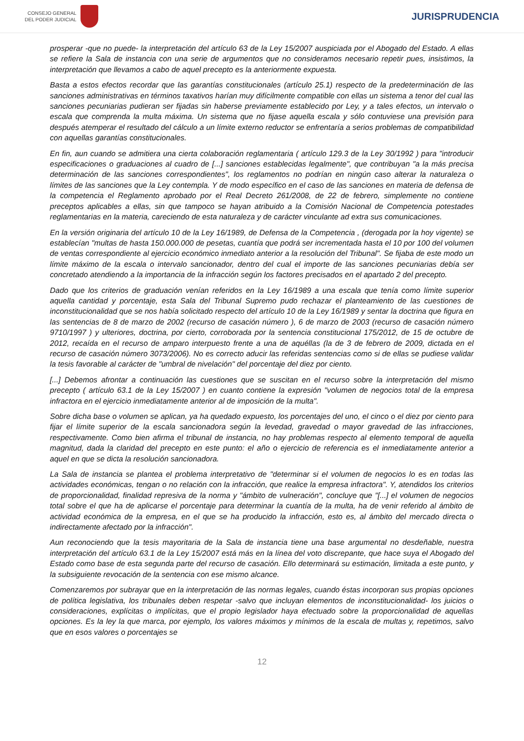CONSEJO GENERAL
DEL PODER JUDICIAL
JURISPRUDENCIA
prosperar -que no puede- la interpretación del artículo 63 de la Ley 15/2007 auspiciada por el Abogado del Estado. A ellas se refiere la Sala de instancia con una serie de argumentos que no consideramos necesario repetir pues, insistimos, la interpretación que llevamos a cabo de aquel precepto es la anteriormente expuesta.
Basta a estos efectos recordar que las garantías constitucionales (artículo 25.1) respecto de la predeterminación de las sanciones administrativas en términos taxativos harían muy difícilmente compatible con ellas un sistema a tenor del cual las sanciones pecuniarias pudieran ser fijadas sin haberse previamente establecido por Ley, y a tales efectos, un intervalo o escala que comprenda la multa máxima. Un sistema que no fijase aquella escala y sólo contuviese una previsión para después atemperar el resultado del cálculo a un límite externo reductor se enfrentaría a serios problemas de compatibilidad con aquellas garantías constitucionales.
En fin, aun cuando se admitiera una cierta colaboración reglamentaria ( artículo 129.3 de la Ley 30/1992 ) para "introducir especificaciones o graduaciones al cuadro de [...] sanciones establecidas legalmente", que contribuyan "a la más precisa determinación de las sanciones correspondientes", los reglamentos no podrían en ningún caso alterar la naturaleza o límites de las sanciones que la Ley contempla. Y de modo específico en el caso de las sanciones en materia de defensa de la competencia el Reglamento aprobado por el Real Decreto 261/2008, de 22 de febrero, simplemente no contiene preceptos aplicables a ellas, sin que tampoco se hayan atribuido a la Comisión Nacional de Competencia potestades reglamentarias en la materia, careciendo de esta naturaleza y de carácter vinculante ad extra sus comunicaciones.
En la versión originaria del artículo 10 de la Ley 16/1989, de Defensa de la Competencia , (derogada por la hoy vigente) se establecían "multas de hasta 150.000.000 de pesetas, cuantía que podrá ser incrementada hasta el 10 por 100 del volumen de ventas correspondiente al ejercicio económico inmediato anterior a la resolución del Tribunal". Se fijaba de este modo un límite máximo de la escala o intervalo sancionador, dentro del cual el importe de las sanciones pecuniarias debía ser concretado atendiendo a la importancia de la infracción según los factores precisados en el apartado 2 del precepto.
Dado que los criterios de graduación venían referidos en la Ley 16/1989 a una escala que tenía como límite superior aquella cantidad y porcentaje, esta Sala del Tribunal Supremo pudo rechazar el planteamiento de las cuestiones de inconstitucionalidad que se nos había solicitado respecto del artículo 10 de la Ley 16/1989 y sentar la doctrina que figura en las sentencias de 8 de marzo de 2002 (recurso de casación número ), 6 de marzo de 2003 (recurso de casación número 9710/1997 ) y ulteriores, doctrina, por cierto, corroborada por la sentencia constitucional 175/2012, de 15 de octubre de 2012, recaída en el recurso de amparo interpuesto frente a una de aquéllas (la de 3 de febrero de 2009, dictada en el recurso de casación número 3073/2006). No es correcto aducir las referidas sentencias como si de ellas se pudiese validar la tesis favorable al carácter de "umbral de nivelación" del porcentaje del diez por ciento.
[...] Debemos afrontar a continuación las cuestiones que se suscitan en el recurso sobre la interpretación del mismo precepto ( artículo 63.1 de la Ley 15/2007 ) en cuanto contiene la expresión "volumen de negocios total de la empresa infractora en el ejercicio inmediatamente anterior al de imposición de la multa".
Sobre dicha base o volumen se aplican, ya ha quedado expuesto, los porcentajes del uno, el cinco o el diez por ciento para fijar el límite superior de la escala sancionadora según la levedad, gravedad o mayor gravedad de las infracciones, respectivamente. Como bien afirma el tribunal de instancia, no hay problemas respecto al elemento temporal de aquella magnitud, dada la claridad del precepto en este punto: el año o ejercicio de referencia es el inmediatamente anterior a aquel en que se dicta la resolución sancionadora.
La Sala de instancia se plantea el problema interpretativo de "determinar si el volumen de negocios lo es en todas las actividades económicas, tengan o no relación con la infracción, que realice la empresa infractora". Y, atendidos los criterios de proporcionalidad, finalidad represiva de la norma y "ámbito de vulneración", concluye que "[...] el volumen de negocios total sobre el que ha de aplicarse el porcentaje para determinar la cuantía de la multa, ha de venir referido al ámbito de actividad económica de la empresa, en el que se ha producido la infracción, esto es, al ámbito del mercado directa o indirectamente afectado por la infracción".
Aun reconociendo que la tesis mayoritaria de la Sala de instancia tiene una base argumental no desdeñable, nuestra interpretación del artículo 63.1 de la Ley 15/2007 está más en la línea del voto discrepante, que hace suya el Abogado del Estado como base de esta segunda parte del recurso de casación. Ello determinará su estimación, limitada a este punto, y la subsiguiente revocación de la sentencia con ese mismo alcance.
Comenzaremos por subrayar que en la interpretación de las normas legales, cuando éstas incorporan sus propias opciones de política legislativa, los tribunales deben respetar -salvo que incluyan elementos de inconstitucionalidad- los juicios o consideraciones, explícitas o implícitas, que el propio legislador haya efectuado sobre la proporcionalidad de aquellas opciones. Es la ley la que marca, por ejemplo, los valores máximos y mínimos de la escala de multas y, repetimos, salvo que en esos valores o porcentajes se
12